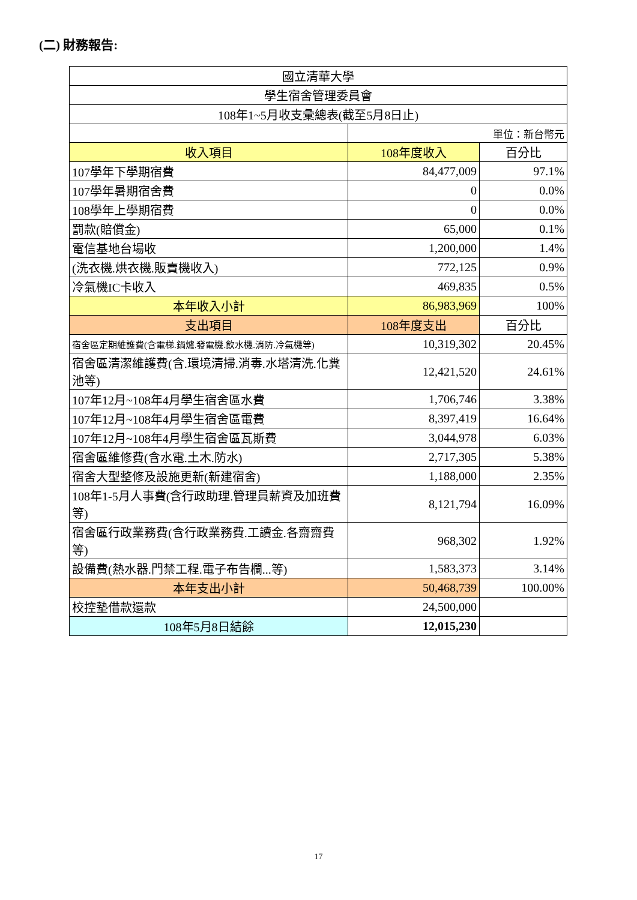(二) 財務報告:
| 國立清華大學 | | |
| 學生宿舍管理委員會 | | |
| 108年1~5月收支彙總表(截至5月8日止) | | |
| | 單位：新台幣元 | |
| 收入項目 | 108年度收入 | 百分比 |
| 107學年下學期宿費 | 84,477,009 | 97.1% |
| 107學年暑期宿舍費 | 0 | 0.0% |
| 108學年上學期宿費 | 0 | 0.0% |
| 罰款(賠償金) | 65,000 | 0.1% |
| 電信基地台場收 | 1,200,000 | 1.4% |
| (洗衣機.烘衣機.販賣機收入) | 772,125 | 0.9% |
| 冷氣機IC卡收入 | 469,835 | 0.5% |
| 本年收入小計 | 86,983,969 | 100% |
| 支出項目 | 108年度支出 | 百分比 |
| 宿舍區定期維護費(含電梯.鍋爐.發電機.飲水機.消防.冷氣機等) | 10,319,302 | 20.45% |
| 宿舍區清潔維護費(含.環境清掃.消毒.水塔清洗.化糞池等) | 12,421,520 | 24.61% |
| 107年12月~108年4月學生宿舍區水費 | 1,706,746 | 3.38% |
| 107年12月~108年4月學生宿舍區電費 | 8,397,419 | 16.64% |
| 107年12月~108年4月學生宿舍區瓦斯費 | 3,044,978 | 6.03% |
| 宿舍區維修費(含水電.土木.防水) | 2,717,305 | 5.38% |
| 宿舍大型整修及設施更新(新建宿舍) | 1,188,000 | 2.35% |
| 108年1-5月人事費(含行政助理.管理員薪資及加班費等) | 8,121,794 | 16.09% |
| 宿舍區行政業務費(含行政業務費.工讀金.各齋齋費等) | 968,302 | 1.92% |
| 設備費(熱水器.門禁工程.電子布告欄...等) | 1,583,373 | 3.14% |
| 本年支出小計 | 50,468,739 | 100.00% |
| 校控墊借款還款 | 24,500,000 | |
| 108年5月8日結餘 | 12,015,230 | |
17